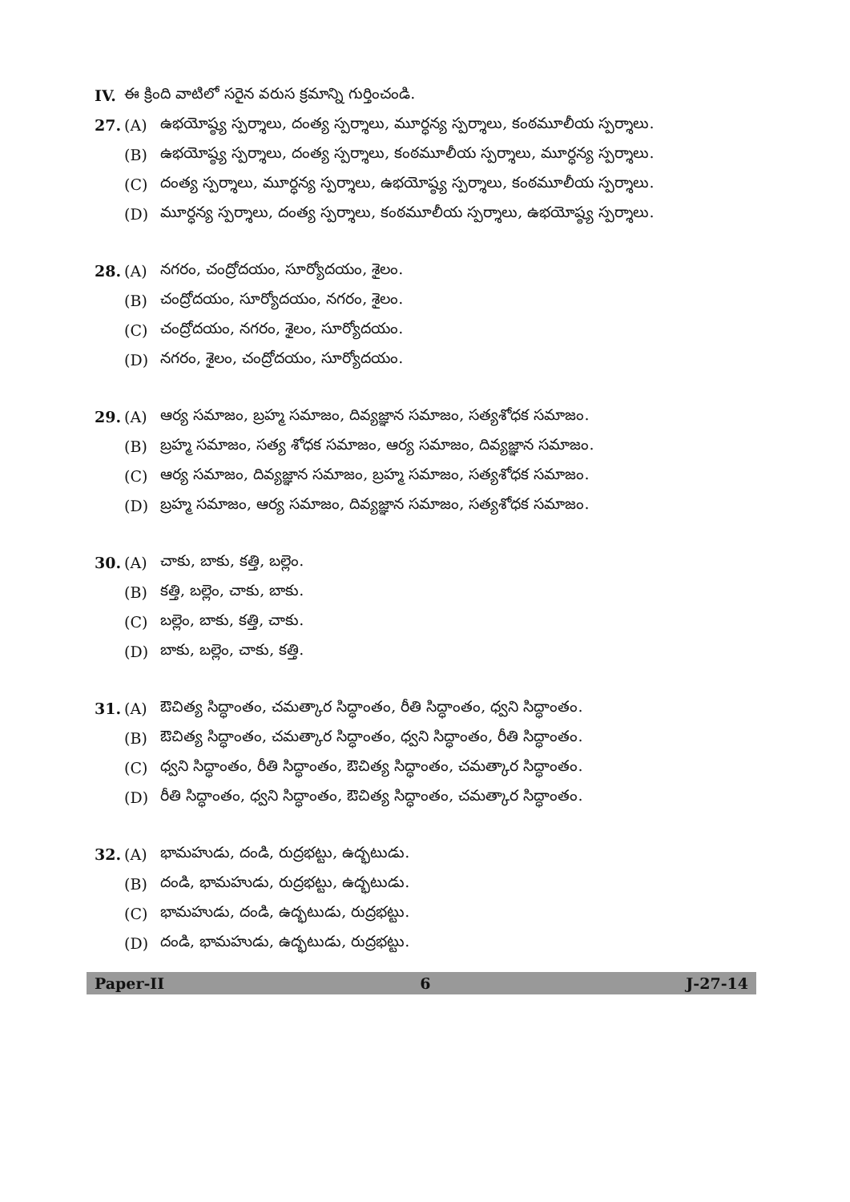IV. ఈ క్రింది వాటిలో సరైన వరుస క్రమాన్ని గుర్తించండి.
27. (A) ఉభయోష్ఠ్య స్పర్శాలు, దంత్య స్పర్శాలు, మూర్ధన్య స్పర్శాలు, కంఠమూలీయ స్పర్శాలు.
(B) ఉభయోష్ఠ్య స్పర్శాలు, దంత్య స్పర్శాలు, కంఠమూలీయ స్పర్శాలు, మూర్ధన్య స్పర్శాలు.
(C) దంత్య స్పర్శాలు, మూర్ధన్య స్పర్శాలు, ఉభయోష్ఠ్య స్పర్శాలు, కంఠమూలీయ స్పర్శాలు.
(D) మూర్ధన్య స్పర్శాలు, దంత్య స్పర్శాలు, కంఠమూలీయ స్పర్శాలు, ఉభయోష్ఠ్య స్పర్శాలు.
28. (A) నగరం, చంద్రోదయం, సూర్యోదయం, శైలం.
(B) చంద్రోదయం, సూర్యోదయం, నగరం, శైలం.
(C) చంద్రోదయం, నగరం, శైలం, సూర్యోదయం.
(D) నగరం, శైలం, చంద్రోదయం, సూర్యోదయం.
29. (A) ఆర్య సమాజం, బ్రహ్మ సమాజం, దివ్యజ్ఞాన సమాజం, సత్యశోధక సమాజం.
(B) బ్రహ్మ సమాజం, సత్య శోధక సమాజం, ఆర్య సమాజం, దివ్యజ్ఞాన సమాజం.
(C) ఆర్య సమాజం, దివ్యజ్ఞాన సమాజం, బ్రహ్మ సమాజం, సత్యశోధక సమాజం.
(D) బ్రహ్మ సమాజం, ఆర్య సమాజం, దివ్యజ్ఞాన సమాజం, సత్యశోధక సమాజం.
30. (A) చాకు, బాకు, కత్తి, బల్లెం.
(B) కత్తి, బల్లెం, చాకు, బాకు.
(C) బల్లెం, బాకు, కత్తి, చాకు.
(D) బాకు, బల్లెం, చాకు, కత్తి.
31. (A) ఔచిత్య సిద్ధాంతం, చమత్కార సిద్ధాంతం, రీతి సిద్ధాంతం, ధ్వని సిద్ధాంతం.
(B) ఔచిత్య సిద్ధాంతం, చమత్కార సిద్ధాంతం, ధ్వని సిద్ధాంతం, రీతి సిద్ధాంతం.
(C) ధ్వని సిద్ధాంతం, రీతి సిద్ధాంతం, ఔచిత్య సిద్ధాంతం, చమత్కార సిద్ధాంతం.
(D) రీతి సిద్ధాంతం, ధ్వని సిద్ధాంతం, ఔచిత్య సిద్ధాంతం, చమత్కార సిద్ధాంతం.
32. (A) భామహుడు, దండి, రుద్రభట్టు, ఉద్భటుడు.
(B) దండి, భామహుడు, రుద్రభట్టు, ఉద్భటుడు.
(C) భామహుడు, దండి, ఉద్భటుడు, రుద్రభట్టు.
(D) దండి, భామహుడు, ఉద్భటుడు, రుద్రభట్టు.
Paper-II 6 J-27-14